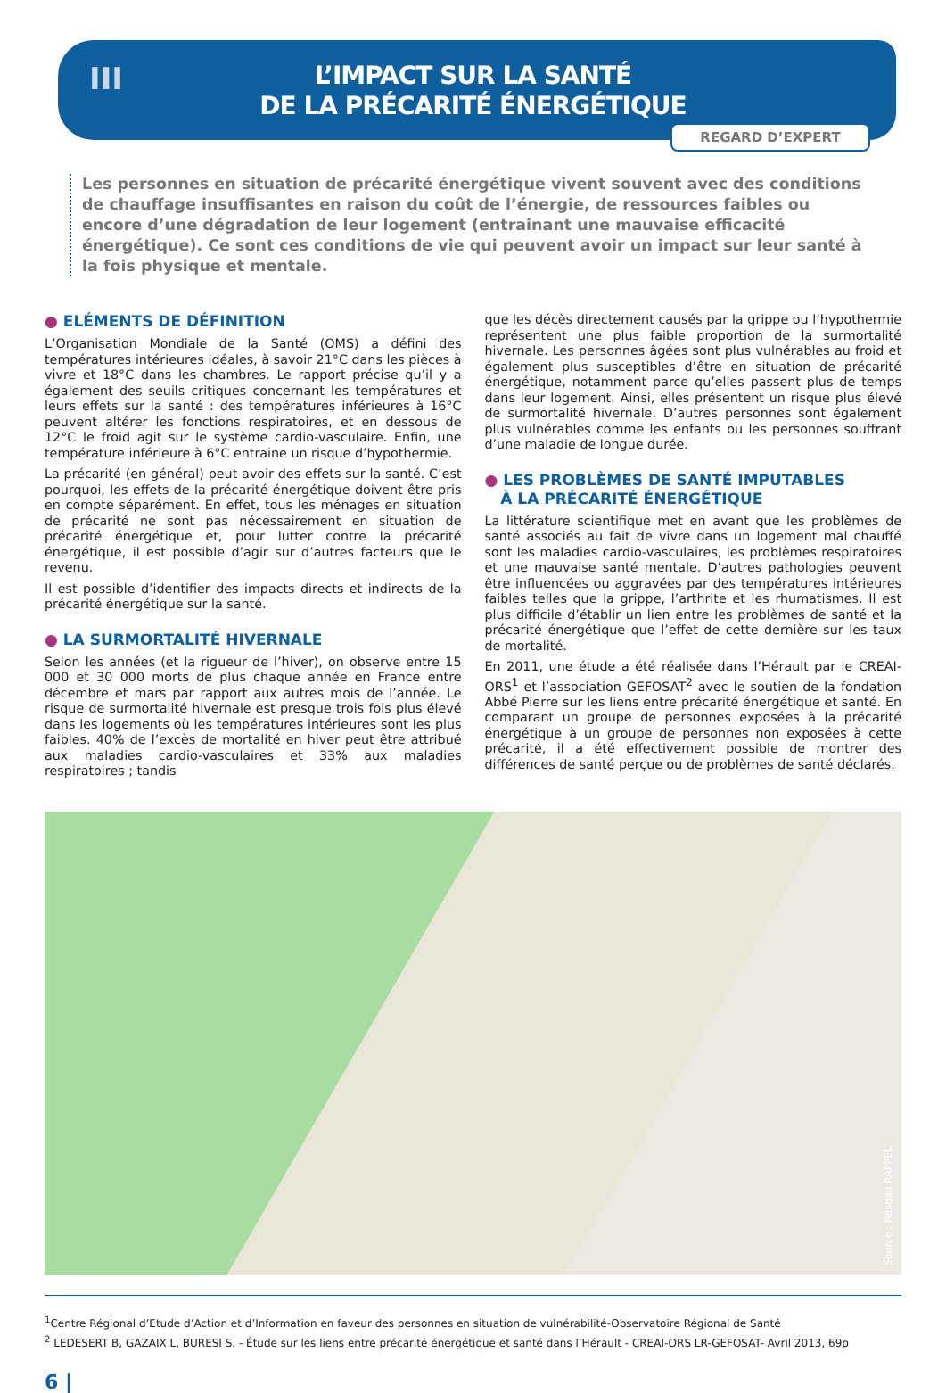III
L’IMPACT SUR LA SANTÉ
DE LA PRÉCARITÉ ÉNERGÉTIQUE
REGARD D’EXPERT
Les personnes en situation de précarité énergétique vivent souvent avec des conditions de chauffage insuffisantes en raison du coût de l’énergie, de ressources faibles ou encore d’une dégradation de leur logement (entrainant une mauvaise efficacité énergétique). Ce sont ces conditions de vie qui peuvent avoir un impact sur leur santé à la fois physique et mentale.
● ELÉMENTS DE DÉFINITION
L’Organisation Mondiale de la Santé (OMS) a défini des températures intérieures idéales, à savoir 21°C dans les pièces à vivre et 18°C dans les chambres. Le rapport précise qu’il y a également des seuils critiques concernant les températures et leurs effets sur la santé : des températures inférieures à 16°C peuvent altérer les fonctions respiratoires, et en dessous de 12°C le froid agit sur le système cardio-vasculaire. Enfin, une température inférieure à 6°C entraine un risque d’hypothermie.
La précarité (en général) peut avoir des effets sur la santé. C’est pourquoi, les effets de la précarité énergétique doivent être pris en compte séparément. En effet, tous les ménages en situation de précarité ne sont pas nécessairement en situation de précarité énergétique et, pour lutter contre la précarité énergétique, il est possible d’agir sur d’autres facteurs que le revenu.
Il est possible d’identifier des impacts directs et indirects de la précarité énergétique sur la santé.
● LA SURMORTALITÉ HIVERNALE
Selon les années (et la rigueur de l’hiver), on observe entre 15 000 et 30 000 morts de plus chaque année en France entre décembre et mars par rapport aux autres mois de l’année. Le risque de surmortalité hivernale est presque trois fois plus élevé dans les logements où les températures intérieures sont les plus faibles. 40% de l’excès de mortalité en hiver peut être attribué aux maladies cardio-vasculaires et 33% aux maladies respiratoires ; tandis
que les décès directement causés par la grippe ou l’hypothermie représentent une plus faible proportion de la surmortalité hivernale. Les personnes âgées sont plus vulnérables au froid et également plus susceptibles d’être en situation de précarité énergétique, notamment parce qu’elles passent plus de temps dans leur logement. Ainsi, elles présentent un risque plus élevé de surmortalité hivernale. D’autres personnes sont également plus vulnérables comme les enfants ou les personnes souffrant d’une maladie de longue durée.
● LES PROBLÈMES DE SANTÉ IMPUTABLES
À LA PRÉCARITÉ ÉNERGÉTIQUE
La littérature scientifique met en avant que les problèmes de santé associés au fait de vivre dans un logement mal chauffé sont les maladies cardio-vasculaires, les problèmes respiratoires et une mauvaise santé mentale. D’autres pathologies peuvent être influencées ou aggravées par des températures intérieures faibles telles que la grippe, l’arthrite et les rhumatismes. Il est plus difficile d’établir un lien entre les problèmes de santé et la précarité énergétique que l’effet de cette dernière sur les taux de mortalité.
En 2011, une étude a été réalisée dans l’Hérault par le CREAI-ORS<sup>1</sup> et l’association GEFOSAT<sup>2</sup> avec le soutien de la fondation Abbé Pierre sur les liens entre précarité énergétique et santé. En comparant un groupe de personnes exposées à la précarité énergétique à un groupe de personnes non exposées à cette précarité, il a été effectivement possible de montrer des différences de santé perçue ou de problèmes de santé déclarés.
Source : Réseau RAPPEL
<sup>1</sup> Centre Régional d’Etude d’Action et d’Information en faveur des personnes en situation de vulnérabilité-Observatoire Régional de Santé
<sup>2</sup> LEDESERT B, GAZAIX L, BURESI S. - Étude sur les liens entre précarité énergétique et santé dans l’Hérault - CREAI-ORS LR-GEFOSAT- Avril 2013, 69p
6 |